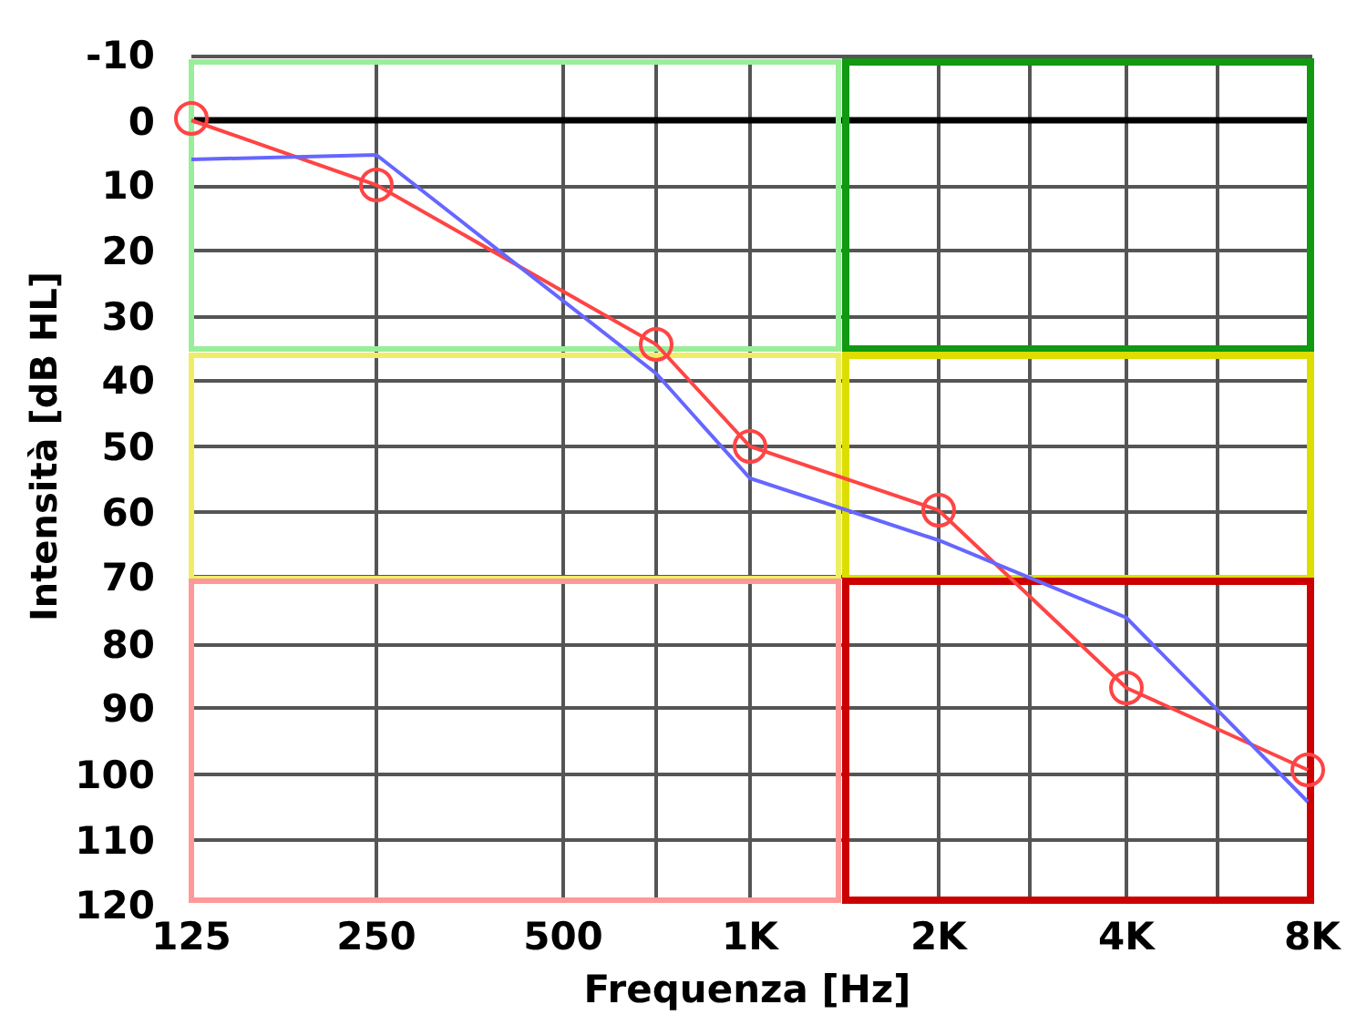-10
0
10
20
30
40
50
60
70
80
90
100
110
120
125
250
500
1K
2K
4K
8K
Frequenza [Hz]
Intensità [dB HL]